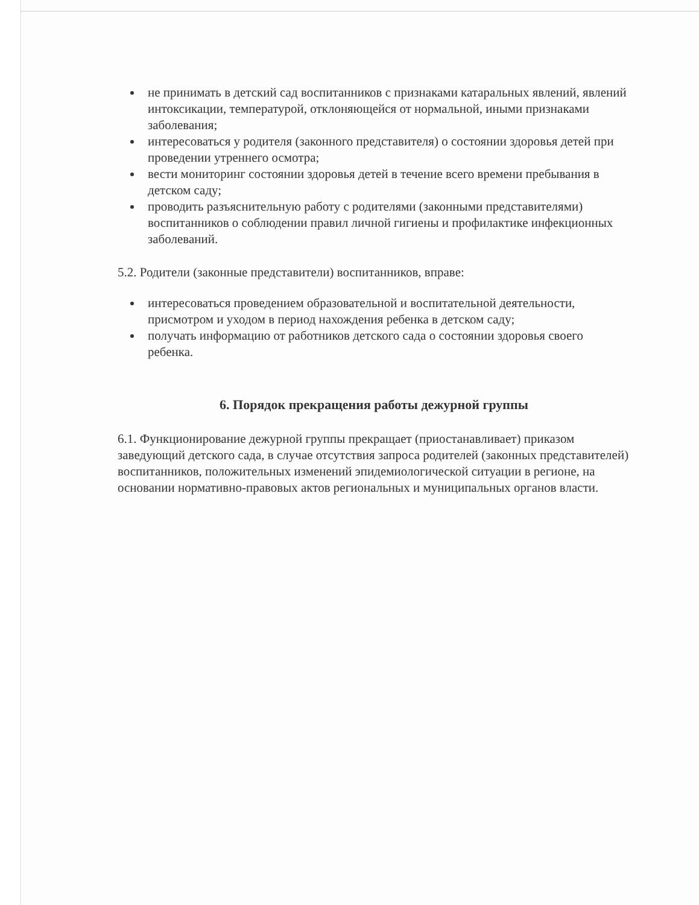не принимать в детский сад воспитанников с признаками катаральных явлений, явлений интоксикации, температурой, отклоняющейся от нормальной, иными признаками заболевания;
интересоваться у родителя (законного представителя) о состоянии здоровья детей при проведении утреннего осмотра;
вести мониторинг состоянии здоровья детей в течение всего времени пребывания в детском саду;
проводить разъяснительную работу с родителями (законными представителями) воспитанников о соблюдении правил личной гигиены и профилактике инфекционных заболеваний.
5.2. Родители (законные представители) воспитанников, вправе:
интересоваться проведением образовательной и воспитательной деятельности, присмотром и уходом в период нахождения ребенка в детском саду;
получать информацию от работников детского сада о состоянии здоровья своего ребенка.
6. Порядок прекращения работы дежурной группы
6.1. Функционирование дежурной группы прекращает (приостанавливает) приказом заведующий детского сада, в случае отсутствия запроса родителей (законных представителей) воспитанников, положительных изменений эпидемиологической ситуации в регионе, на основании нормативно-правовых актов региональных и муниципальных органов власти.